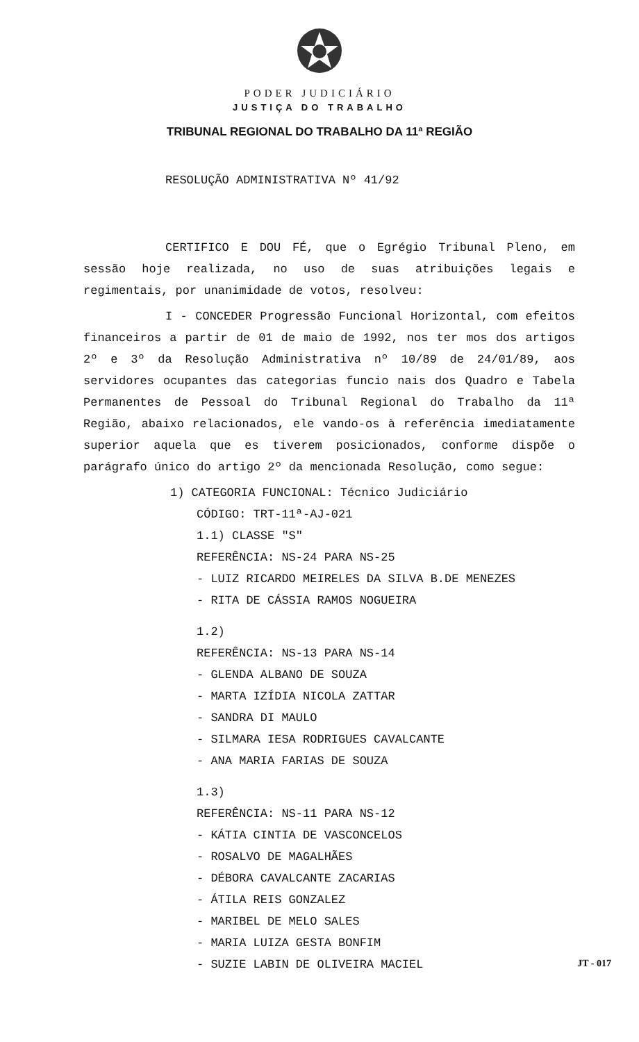PODER JUDICIÁRIO
JUSTIÇA DO TRABALHO
TRIBUNAL REGIONAL DO TRABALHO DA 11ª REGIÃO
RESOLUÇÃO ADMINISTRATIVA Nº 41/92
CERTIFICO E DOU FÉ, que o Egrégio Tribunal Pleno, em sessão hoje realizada, no uso de suas atribuições legais e regimentais, por unanimidade de votos, resolveu:
I - CONCEDER Progressão Funcional Horizontal, com efeitos financeiros a partir de 01 de maio de 1992, nos ter mos dos artigos 2º e 3º da Resolução Administrativa nº 10/89 de 24/01/89, aos servidores ocupantes das categorias funcio nais dos Quadro e Tabela Permanentes de Pessoal do Tribunal Regional do Trabalho da 11ª Região, abaixo relacionados, ele vando-os à referência imediatamente superior aquela que es tiverem posicionados, conforme dispõe o parágrafo único do artigo 2º da mencionada Resolução, como segue:
1) CATEGORIA FUNCIONAL: Técnico Judiciário
CÓDIGO: TRT-11ª-AJ-021
1.1) CLASSE "S"
REFERÊNCIA: NS-24 PARA NS-25
- LUIZ RICARDO MEIRELES DA SILVA B.DE MENEZES
- RITA DE CÁSSIA RAMOS NOGUEIRA
1.2)
REFERÊNCIA: NS-13 PARA NS-14
- GLENDA ALBANO DE SOUZA
- MARTA IZÍDIA NICOLA ZATTAR
- SANDRA DI MAULO
- SILMARA IESA RODRIGUES CAVALCANTE
- ANA MARIA FARIAS DE SOUZA
1.3)
REFERÊNCIA: NS-11 PARA NS-12
- KÁTIA CINTIA DE VASCONCELOS
- ROSALVO DE MAGALHÃES
- DÉBORA CAVALCANTE ZACARIAS
- ÁTILA REIS GONZALEZ
- MARIBEL DE MELO SALES
- MARIA LUIZA GESTA BONFIM
- SUZIE LABIN DE OLIVEIRA MACIEL
JT - 017